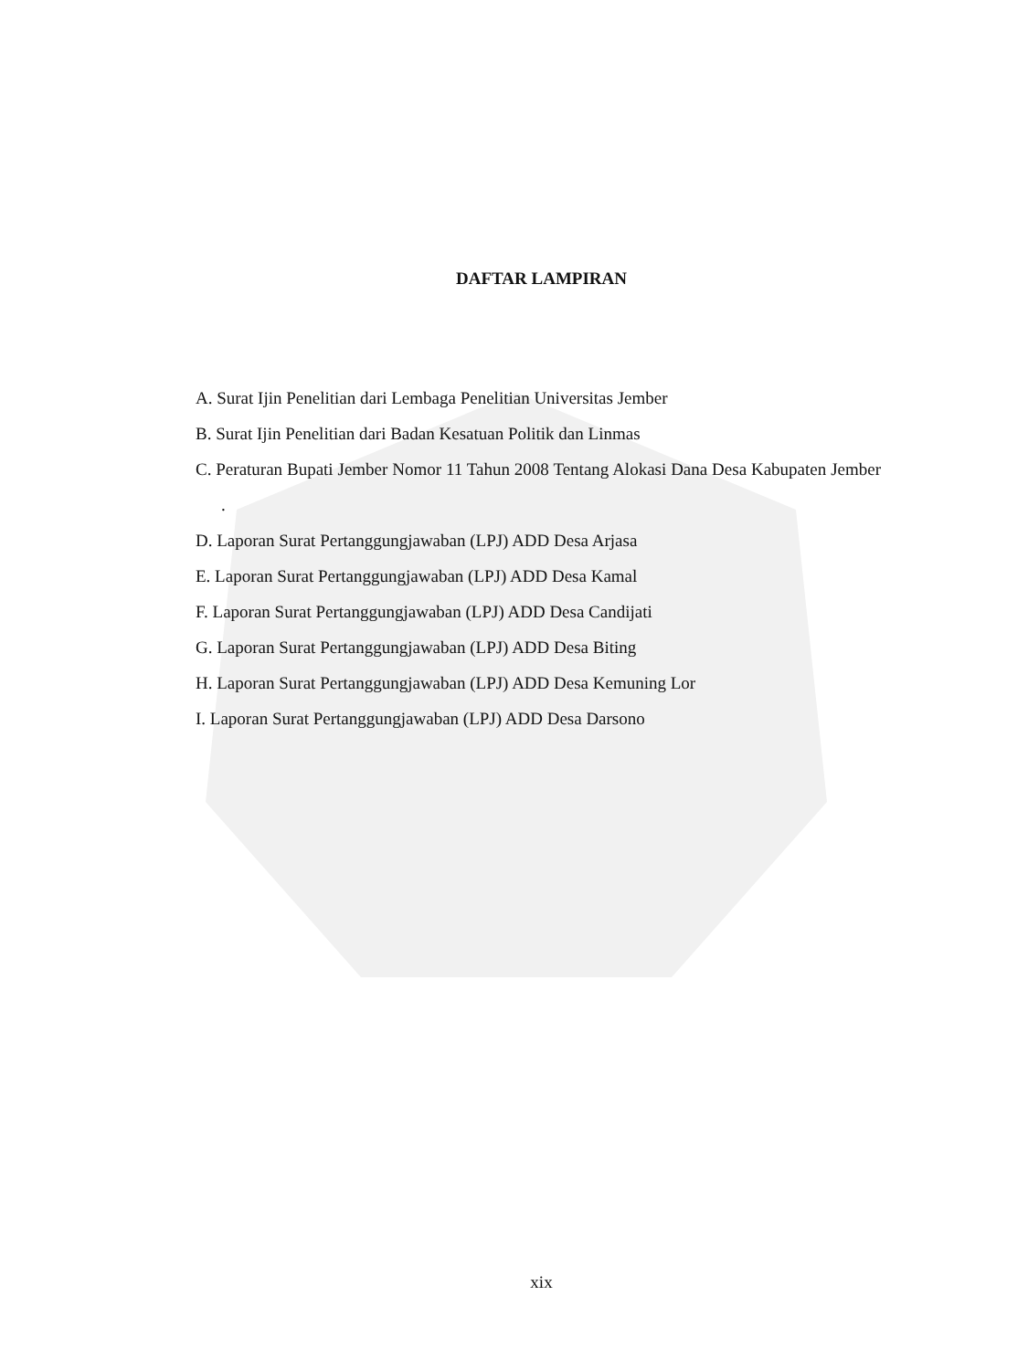DAFTAR LAMPIRAN
A. Surat Ijin Penelitian dari Lembaga Penelitian Universitas Jember
B. Surat Ijin Penelitian dari Badan Kesatuan Politik dan Linmas
C. Peraturan Bupati Jember Nomor 11 Tahun 2008 Tentang Alokasi Dana Desa Kabupaten Jember .
D. Laporan Surat Pertanggungjawaban (LPJ) ADD Desa Arjasa
E. Laporan Surat Pertanggungjawaban (LPJ) ADD Desa Kamal
F. Laporan Surat Pertanggungjawaban (LPJ) ADD Desa Candijati
G. Laporan Surat Pertanggungjawaban (LPJ) ADD Desa Biting
H. Laporan Surat Pertanggungjawaban (LPJ) ADD Desa Kemuning Lor
I. Laporan Surat Pertanggungjawaban (LPJ) ADD Desa Darsono
xix